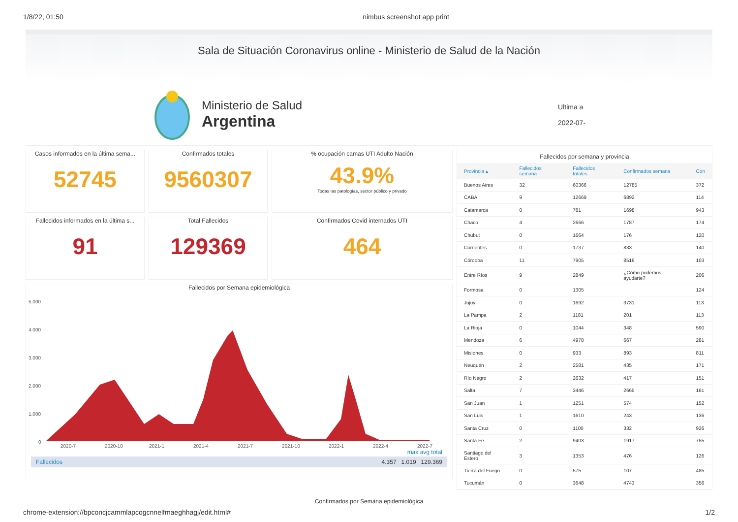1/8/22, 01:50 nimbus screenshot app print
Sala de Situación Coronavirus online - Ministerio de Salud de la Nación
Ministerio de Salud
Argentina
Ultima a
2022-07-
Casos informados en la última sema...
52745
Confirmados totales
9560307
% ocupación camas UTI Adulto Nación
43.9%
Todas las patologías, sector público y privado
Fallecidos informados en la última s...
91
Total Fallecidos
129369
Confirmados Covid internados UTI
464
Fallecidos por Semana epidemiológica
5.000
4.000
3.000
2.000
1.000
0
2020-7
2020-10
2021-1
2021-4
2021-7
2021-10
2022-1
2022-4
2022-7
max avg total
Fallecidos 4.357 1.019 129.369
Fallecidos por semana y provincia
| Provincia ▴ | Fallecidos semana | Fallecidos totales | Confirmados semana | Con |
| --- | --- | --- | --- | --- |
| Buenos Aires | 32 | 60366 | 12785 | 372 |
| CABA | 9 | 12669 | 6892 | 114 |
| Catamarca | 0 | 781 | 1698 | 943 |
| Chaco | 4 | 2666 | 1787 | 174 |
| Chubut | 0 | 1664 | 176 | 120 |
| Corrientes | 0 | 1737 | 833 | 140 |
| Córdoba | 11 | 7905 | 8516 | 103 |
| Entre Ríos | 9 | 2849 | ¿Cómo podemos ayudarte? | 206 |
| Formosa | 0 | 1305 | | 124 |
| Jujuy | 0 | 1692 | 3731 | 113 |
| La Pampa | 2 | 1181 | 201 | 113 |
| La Rioja | 0 | 1044 | 348 | 590 |
| Mendoza | 6 | 4978 | 667 | 281 |
| Misiones | 0 | 933 | 893 | 811 |
| Neuquén | 2 | 2581 | 435 | 171 |
| Río Negro | 2 | 2632 | 417 | 151 |
| Salta | 7 | 3446 | 2665 | 161 |
| San Juan | 1 | 1251 | 574 | 152 |
| San Luis | 1 | 1610 | 243 | 136 |
| Santa Cruz | 0 | 1100 | 332 | 926 |
| Santa Fe | 2 | 9403 | 1917 | 755 |
| Santiago del Estero | 3 | 1353 | 476 | 126 |
| Tierra del Fuego | 0 | 575 | 107 | 485 |
| Tucumán | 0 | 3648 | 4743 | 356 |
Confirmados por Semana epidemiológica
chrome-extension://bpconcjcammlapcogcnnelfmaeghhagj/edit.html# 1/2